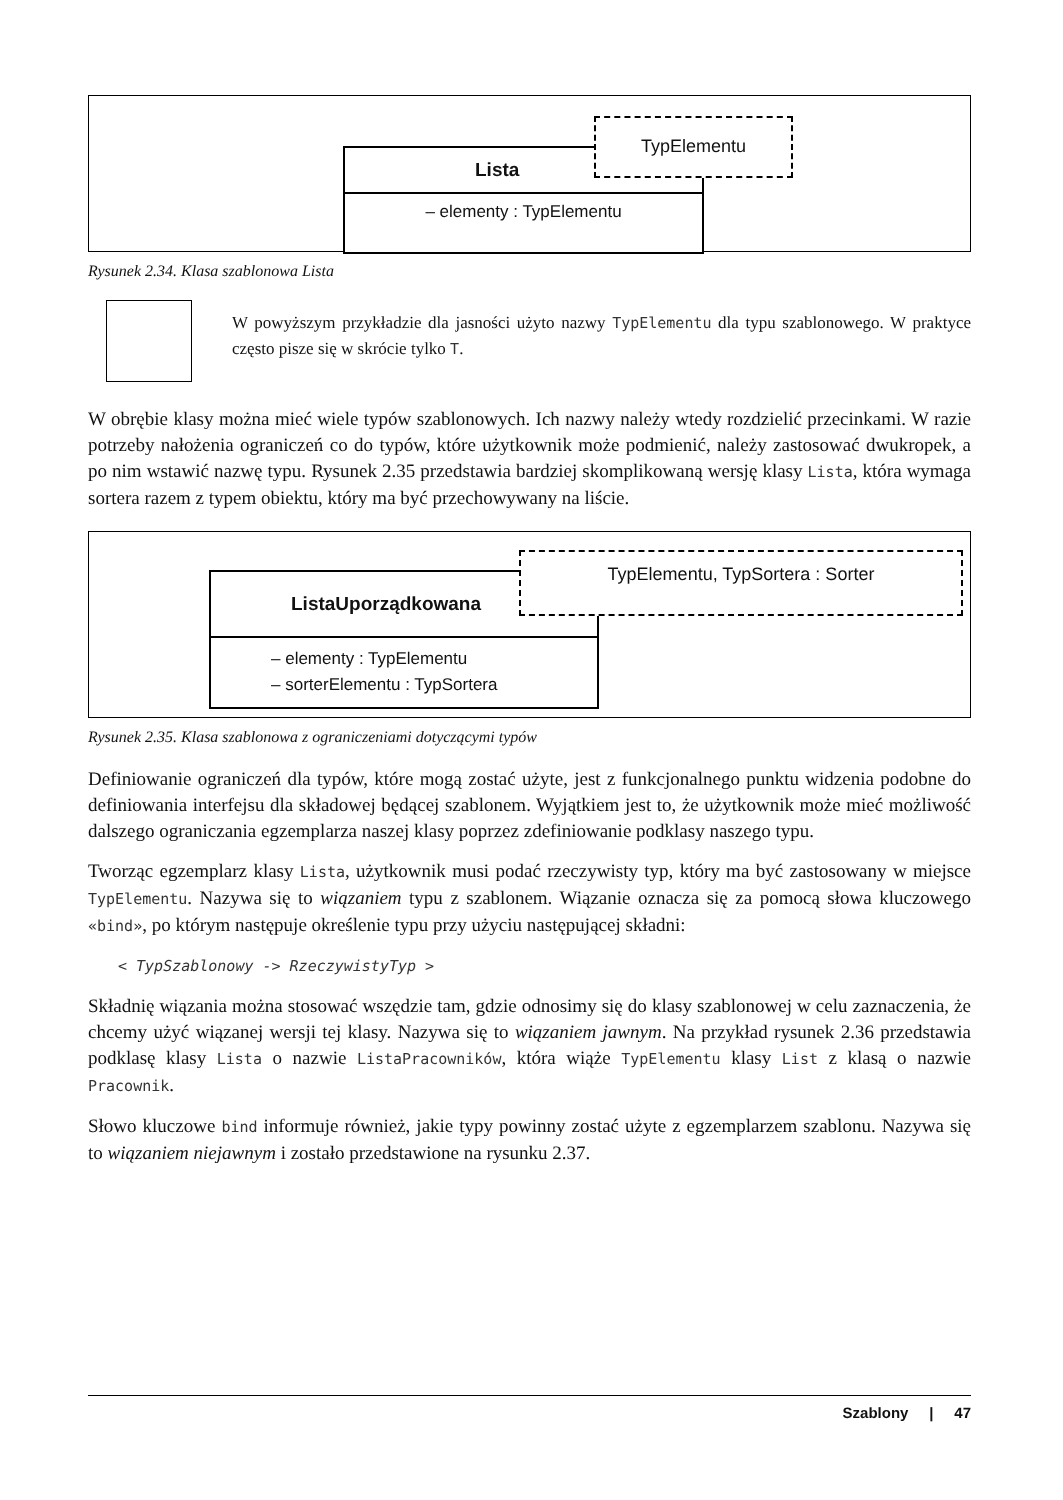Lista
– elementy : TypElementu
TypElementu
Rysunek 2.34. Klasa szablonowa Lista
W powyższym przykładzie dla jasności użyto nazwy TypElementu dla typu szablonowego. W praktyce często pisze się w skrócie tylko T.
W obrębie klasy można mieć wiele typów szablonowych. Ich nazwy należy wtedy rozdzielić przecinkami. W razie potrzeby nałożenia ograniczeń co do typów, które użytkownik może podmienić, należy zastosować dwukropek, a po nim wstawić nazwę typu. Rysunek 2.35 przedstawia bardziej skomplikowaną wersję klasy Lista, która wymaga sortera razem z typem obiektu, który ma być przechowywany na liście.
ListaUporządkowana
– elementy : TypElementu
– sorterElementu : TypSortera
TypElementu, TypSortera : Sorter
Rysunek 2.35. Klasa szablonowa z ograniczeniami dotyczącymi typów
Definiowanie ograniczeń dla typów, które mogą zostać użyte, jest z funkcjonalnego punktu widzenia podobne do definiowania interfejsu dla składowej będącej szablonem. Wyjątkiem jest to, że użytkownik może mieć możliwość dalszego ograniczania egzemplarza naszej klasy poprzez zdefiniowanie podklasy naszego typu.
Tworząc egzemplarz klasy Lista, użytkownik musi podać rzeczywisty typ, który ma być zastosowany w miejsce TypElementu. Nazywa się to wiązaniem typu z szablonem. Wiązanie oznacza się za pomocą słowa kluczowego «bind», po którym następuje określenie typu przy użyciu następującej składni:
< TypSzablonowy -> RzeczywistyTyp >
Składnię wiązania można stosować wszędzie tam, gdzie odnosimy się do klasy szablonowej w celu zaznaczenia, że chcemy użyć wiązanej wersji tej klasy. Nazywa się to wiązaniem jawnym. Na przykład rysunek 2.36 przedstawia podklasę klasy Lista o nazwie ListaPracowników, która wiąże TypElementu klasy List z klasą o nazwie Pracownik.
Słowo kluczowe bind informuje również, jakie typy powinny zostać użyte z egzemplarzem szablonu. Nazywa się to wiązaniem niejawnym i zostało przedstawione na rysunku 2.37.
Szablony | 47